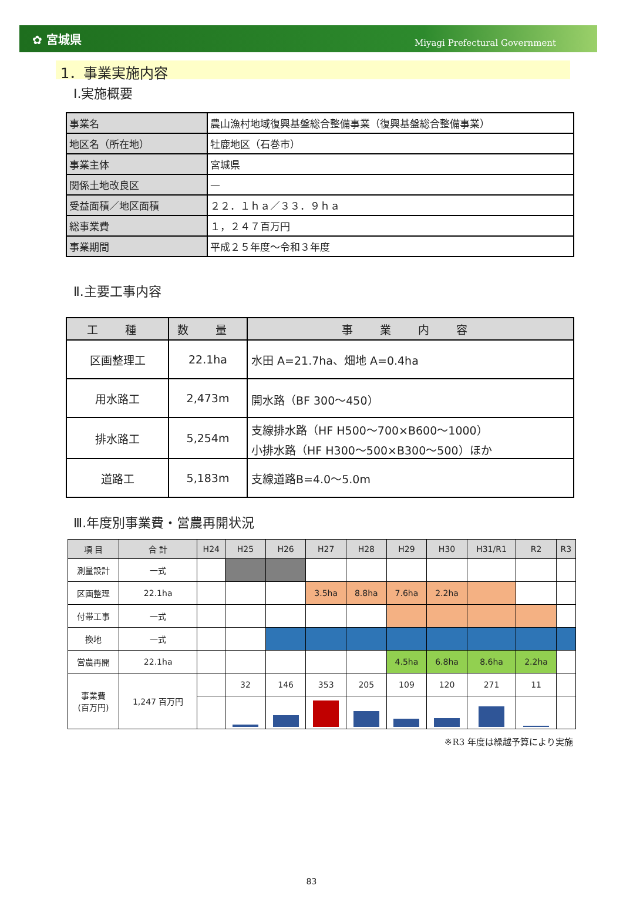✿ 宮城県 Miyagi Prefectural Government
1．事業実施内容
Ⅰ.実施概要
| 事業名 | 農山漁村地域復興基盤総合整備事業（復興基盤総合整備事業） |
| 地区名（所在地） | 牡鹿地区（石巻市） |
| 事業主体 | 宮城県 |
| 関係土地改良区 | — |
| 受益面積／地区面積 | ２２．１ｈａ／３３．９ｈａ |
| 総事業費 | １，２４７百万円 |
| 事業期間 | 平成２５年度～令和３年度 |
Ⅱ.主要工事内容
| 工 種 | 数 量 | 事 業 内 容 |
| --- | --- | --- |
| 区画整理工 | 22.1ha | 水田 A=21.7ha、畑地 A=0.4ha |
| 用水路工 | 2,473m | 開水路（BF 300～450） |
| 排水路工 | 5,254m | 支線排水路（HF H500～700×B600～1000） 小排水路（HF H300～500×B300～500）ほか |
| 道路工 | 5,183m | 支線道路B=4.0～5.0m |
Ⅲ.年度別事業費・営農再開状況
| 項 目 | 合 計 | H24 | H25 | H26 | H27 | H28 | H29 | H30 | H31/R1 | R2 | R3 |
| --- | --- | --- | --- | --- | --- | --- | --- | --- | --- | --- | --- |
| 測量設計 | 一式 | | | | | | | | | | |
| 区画整理 | 22.1ha | | | | 3.5ha | 8.8ha | 7.6ha | 2.2ha | | | |
| 付帯工事 | 一式 | | | | | | | | | | |
| 換地 | 一式 | | | | | | | | | | |
| 営農再開 | 22.1ha | | | | | | 4.5ha | 6.8ha | 8.6ha | 2.2ha | |
| 事業費 (百万円) | 1,247 百万円 | | 32 | 146 | 353 | 205 | 109 | 120 | 271 | 11 | |
※R3 年度は繰越予算により実施
83